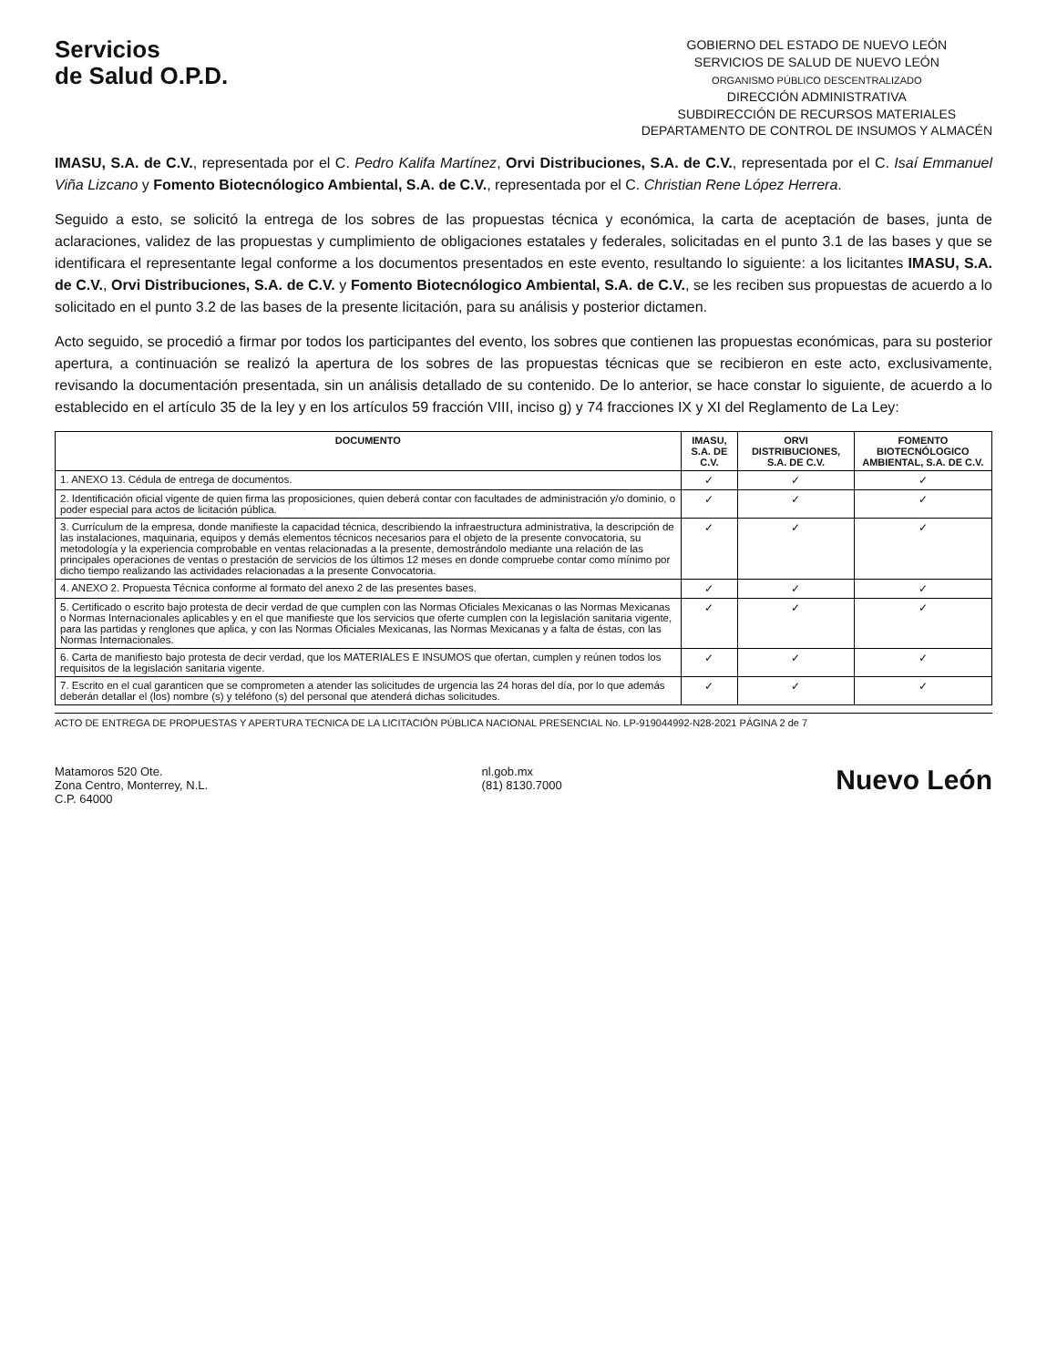Servicios
de Salud O.P.D.
GOBIERNO DEL ESTADO DE NUEVO LEÓN
SERVICIOS DE SALUD DE NUEVO LEÓN
ORGANISMO PÚBLICO DESCENTRALIZADO
DIRECCIÓN ADMINISTRATIVA
SUBDIRECCIÓN DE RECURSOS MATERIALES
DEPARTAMENTO DE CONTROL DE INSUMOS Y ALMACÉN
IMASU, S.A. de C.V., representada por el C. Pedro Kalifa Martínez, Orvi Distribuciones, S.A. de C.V., representada por el C. Isaí Emmanuel Viña Lizcano y Fomento Biotecnólogico Ambiental, S.A. de C.V., representada por el C. Christian Rene López Herrera.
Seguido a esto, se solicitó la entrega de los sobres de las propuestas técnica y económica, la carta de aceptación de bases, junta de aclaraciones, validez de las propuestas y cumplimiento de obligaciones estatales y federales, solicitadas en el punto 3.1 de las bases y que se identificara el representante legal conforme a los documentos presentados en este evento, resultando lo siguiente: a los licitantes IMASU, S.A. de C.V., Orvi Distribuciones, S.A. de C.V. y Fomento Biotecnólogico Ambiental, S.A. de C.V., se les reciben sus propuestas de acuerdo a lo solicitado en el punto 3.2 de las bases de la presente licitación, para su análisis y posterior dictamen.
Acto seguido, se procedió a firmar por todos los participantes del evento, los sobres que contienen las propuestas económicas, para su posterior apertura, a continuación se realizó la apertura de los sobres de las propuestas técnicas que se recibieron en este acto, exclusivamente, revisando la documentación presentada, sin un análisis detallado de su contenido. De lo anterior, se hace constar lo siguiente, de acuerdo a lo establecido en el artículo 35 de la ley y en los artículos 59 fracción VIII, inciso g) y 74 fracciones IX y XI del Reglamento de La Ley:
| DOCUMENTO | IMASU, S.A. DE C.V. | ORVI DISTRIBUCIONES, S.A. DE C.V. | FOMENTO BIOTECNÓLOGICO AMBIENTAL, S.A. DE C.V. |
| --- | --- | --- | --- |
| 1. ANEXO 13. Cédula de entrega de documentos. | ✓ | ✓ | ✓ |
| 2. Identificación oficial vigente de quien firma las proposiciones, quien deberá contar con facultades de administración y/o dominio, o poder especial para actos de licitación pública. | ✓ | ✓ | ✓ |
| 3. Currículum de la empresa, donde manifieste la capacidad técnica, describiendo la infraestructura administrativa, la descripción de las instalaciones, maquinaria, equipos y demás elementos técnicos necesarios para el objeto de la presente convocatoria, su metodología y la experiencia comprobable en ventas relacionadas a la presente, demostrándolo mediante una relación de las principales operaciones de ventas o prestación de servicios de los últimos 12 meses en donde compruebe contar como mínimo por dicho tiempo realizando las actividades relacionadas a la presente Convocatoria. | ✓ | ✓ | ✓ |
| 4. ANEXO 2. Propuesta Técnica conforme al formato del anexo 2 de las presentes bases. | ✓ | ✓ | ✓ |
| 5. Certificado o escrito bajo protesta de decir verdad de que cumplen con las Normas Oficiales Mexicanas o las Normas Mexicanas o Normas Internacionales aplicables y en el que manifieste que los servicios que oferte cumplen con la legislación sanitaria vigente, para las partidas y renglones que aplica, y con las Normas Oficiales Mexicanas, las Normas Mexicanas y a falta de éstas, con las Normas Internacionales. | ✓ | ✓ | ✓ |
| 6. Carta de manifiesto bajo protesta de decir verdad, que los MATERIALES E INSUMOS que ofertan, cumplen y reúnen todos los requisitos de la legislación sanitaria vigente. | ✓ | ✓ | ✓ |
| 7. Escrito en el cual garanticen que se comprometen a atender las solicitudes de urgencia las 24 horas del día, por lo que además deberán detallar el (los) nombre (s) y teléfono (s) del personal que atenderá dichas solicitudes. | ✓ | ✓ | ✓ |
ACTO DE ENTREGA DE PROPUESTAS Y APERTURA TECNICA DE LA LICITACIÓN PÚBLICA NACIONAL PRESENCIAL No. LP-919044992-N28-2021 PÁGINA 2 de 7
Matamoros 520 Ote.
Zona Centro, Monterrey, N.L.
C.P. 64000
nl.gob.mx
(81) 8130.7000
Nuevo León